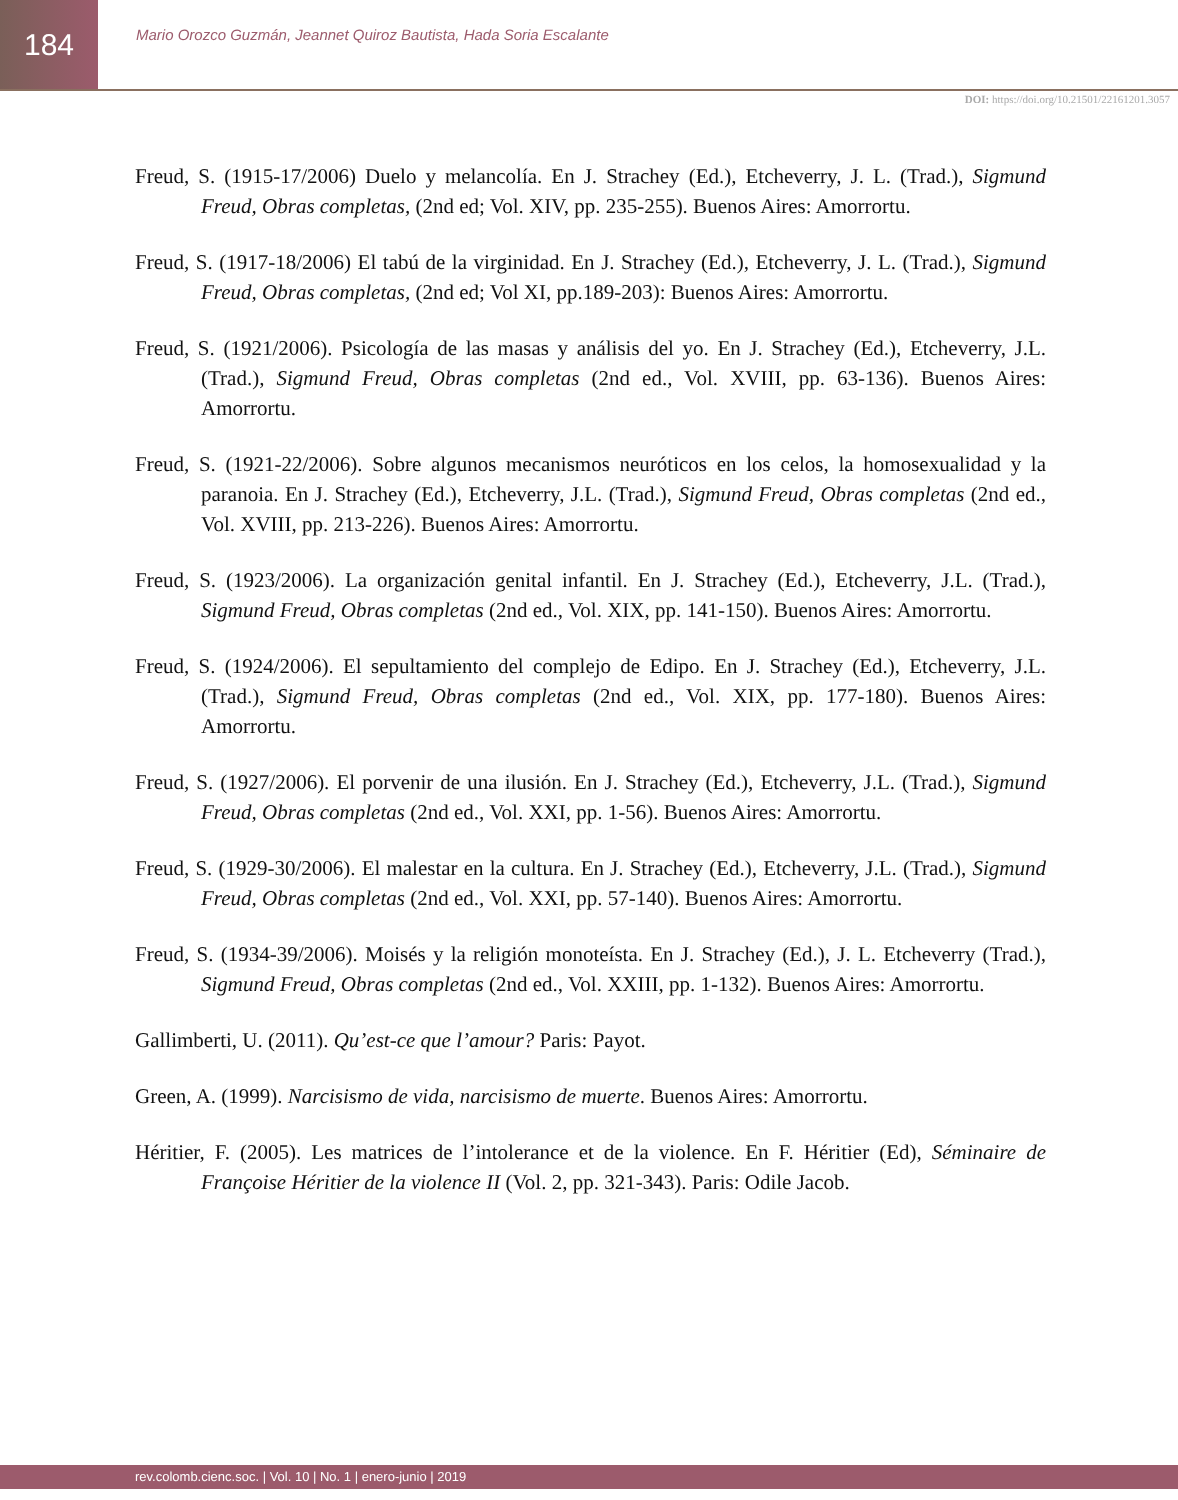184
Mario Orozco Guzmán, Jeannet Quiroz Bautista, Hada Soria Escalante
DOI: https://doi.org/10.21501/22161201.3057
Freud, S. (1915-17/2006) Duelo y melancolía. En J. Strachey (Ed.), Etcheverry, J. L. (Trad.), Sigmund Freud, Obras completas, (2nd ed; Vol. XIV, pp. 235-255). Buenos Aires: Amorrortu.
Freud, S. (1917-18/2006) El tabú de la virginidad. En J. Strachey (Ed.), Etcheverry, J. L. (Trad.), Sigmund Freud, Obras completas, (2nd ed; Vol XI, pp.189-203): Buenos Aires: Amorrortu.
Freud, S. (1921/2006). Psicología de las masas y análisis del yo. En J. Strachey (Ed.), Etcheverry, J.L. (Trad.), Sigmund Freud, Obras completas (2nd ed., Vol. XVIII, pp. 63-136). Buenos Aires: Amorrortu.
Freud, S. (1921-22/2006). Sobre algunos mecanismos neuróticos en los celos, la homosexualidad y la paranoia. En J. Strachey (Ed.), Etcheverry, J.L. (Trad.), Sigmund Freud, Obras completas (2nd ed., Vol. XVIII, pp. 213-226). Buenos Aires: Amorrortu.
Freud, S. (1923/2006). La organización genital infantil. En J. Strachey (Ed.), Etcheverry, J.L. (Trad.), Sigmund Freud, Obras completas (2nd ed., Vol. XIX, pp. 141-150). Buenos Aires: Amorrortu.
Freud, S. (1924/2006). El sepultamiento del complejo de Edipo. En J. Strachey (Ed.), Etcheverry, J.L. (Trad.), Sigmund Freud, Obras completas (2nd ed., Vol. XIX, pp. 177-180). Buenos Aires: Amorrortu.
Freud, S. (1927/2006). El porvenir de una ilusión. En J. Strachey (Ed.), Etcheverry, J.L. (Trad.), Sigmund Freud, Obras completas (2nd ed., Vol. XXI, pp. 1-56). Buenos Aires: Amorrortu.
Freud, S. (1929-30/2006). El malestar en la cultura. En J. Strachey (Ed.), Etcheverry, J.L. (Trad.), Sigmund Freud, Obras completas (2nd ed., Vol. XXI, pp. 57-140). Buenos Aires: Amorrortu.
Freud, S. (1934-39/2006). Moisés y la religión monoteísta. En J. Strachey (Ed.), J. L. Etcheverry (Trad.), Sigmund Freud, Obras completas (2nd ed., Vol. XXIII, pp. 1-132). Buenos Aires: Amorrortu.
Gallimberti, U. (2011). Qu’est-ce que l’amour? Paris: Payot.
Green, A. (1999). Narcisismo de vida, narcisismo de muerte. Buenos Aires: Amorrortu.
Héritier, F. (2005). Les matrices de l’intolerance et de la violence. En F. Héritier (Ed), Séminaire de Françoise Héritier de la violence II (Vol. 2, pp. 321-343). Paris: Odile Jacob.
rev.colomb.cienc.soc. | Vol. 10 | No. 1 | enero-junio | 2019